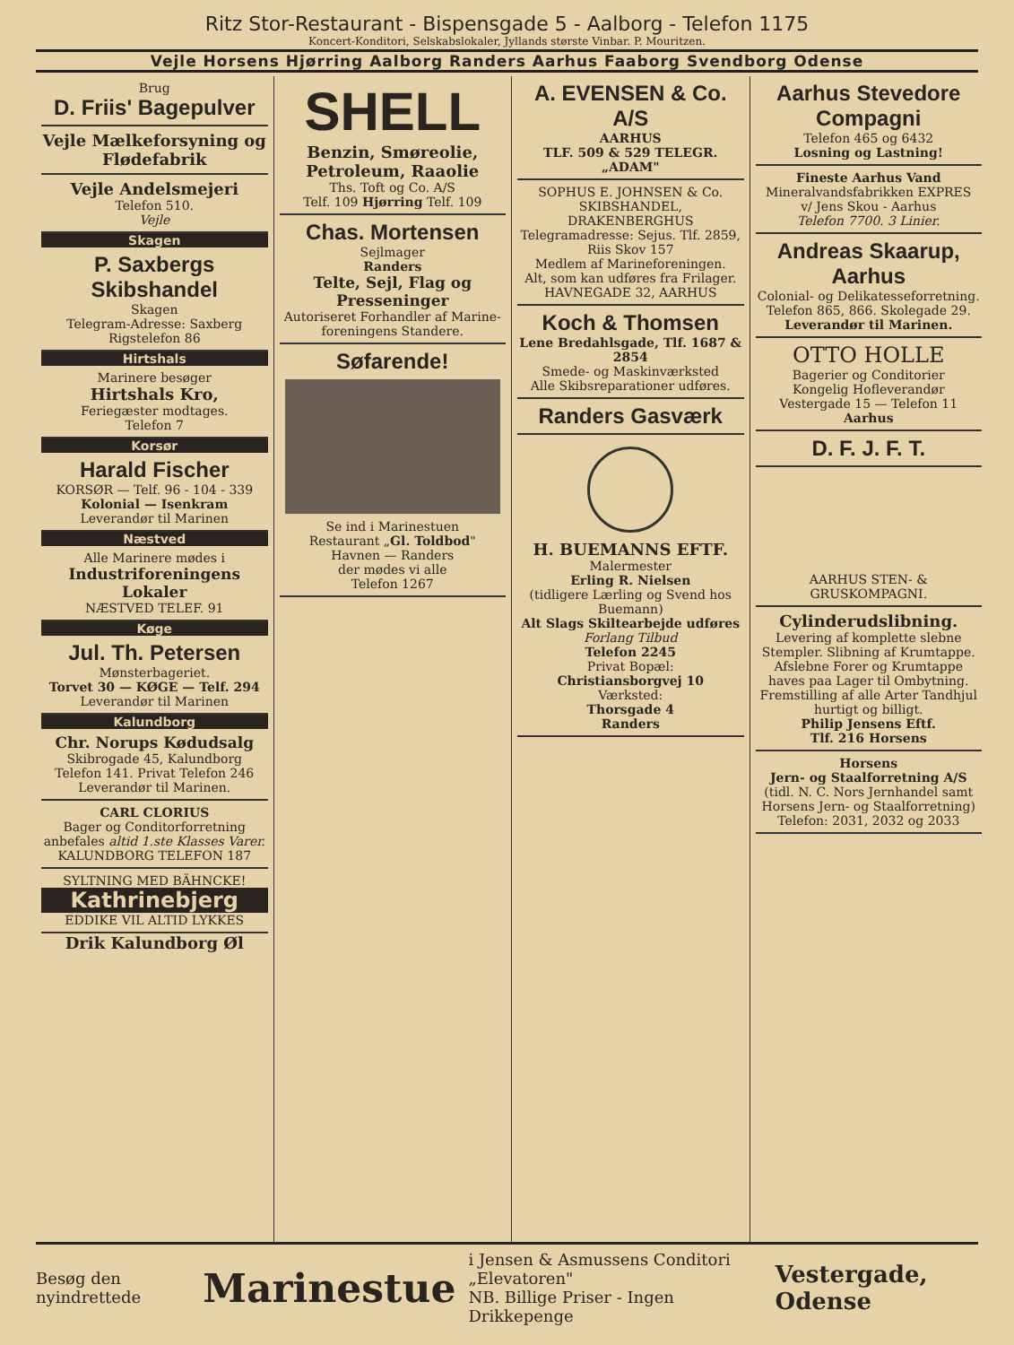Ritz Stor-Restaurant - Bispensgade 5 - Aalborg - Telefon 1175
Koncert-Konditori, Selskabslokaler, Jyllands største Vinbar. P. Mouritzen.
Vejle Horsens Hjørring Aalborg Randers Aarhus Faaborg Svendborg Odense
Brug
D. Friis' Bagepulver
Vejle Mælkeforsyning og Flødefabrik
Vejle Andelsmejeri
Telefon 510.
Vejle
Skagen
P. Saxbergs Skibshandel
Skagen
Telegram-Adresse: Saxberg
Rigstelefon 86
Hirtshals
Marinere besøger
Hirtshals Kro,
Feriegæster modtages.
Telefon 7
Korsør
Harald Fischer
KORSØR — Telf. 96 - 104 - 339
Kolonial — Isenkram
Leverandør til Marinen
Næstved
Alle Marinere mødes i
Industriforeningens Lokaler
NÆSTVED TELEF. 91
Køge
Jul. Th. Petersen
Mønsterbageriet.
Torvet 30 — KØGE — Telf. 294
Leverandør til Marinen
Kalundborg
Chr. Norups Kødudsalg
Skibrogade 45, Kalundborg
Telefon 141. Privat Telefon 246
Leverandør til Marinen.
CARL CLORIUS
Bager og Conditorforretning anbefales altid 1.ste Klasses Varer.
KALUNDBORG TELEFON 187
SYLTNING MED BÄHNCKE!
Kathrinebjerg
EDDIKE VIL ALTID LYKKES
Drik Kalundborg Øl
SHELL
Benzin, Smøreolie, Petroleum, Raaolie
Ths. Toft og Co. A/S
Telf. 109 Hjørring Telf. 109
Chas. Mortensen
Sejlmager
Randers
Telte, Sejl, Flag og Presseninger
Autoriseret Forhandler af Marine-foreningens Standere.
Søfarende!
Se ind i Marinestuen
Restaurant „Gl. Toldbod"
Havnen — Randers
der mødes vi alle
Telefon 1267
A. EVENSEN & Co. A/S
AARHUS
TLF. 509 & 529 TELEGR. „ADAM"
SOPHUS E. JOHNSEN & Co.
SKIBSHANDEL, DRAKENBERGHUS
Telegramadresse: Sejus. Tlf. 2859, Riis Skov 157
Medlem af Marineforeningen.
Alt, som kan udføres fra Frilager.
HAVNEGADE 32, AARHUS
Koch & Thomsen
Lene Bredahlsgade, Tlf. 1687 & 2854
Smede- og Maskinværksted
Alle Skibsreparationer udføres.
Randers Gasværk
H. BUEMANNS EFTF.
Malermester
Erling R. Nielsen
(tidligere Lærling og Svend hos Buemann)
Alt Slags Skiltearbejde udføres
Forlang Tilbud
Telefon 2245
Privat Bopæl:
Christiansborgvej 10
Værksted:
Thorsgade 4
Randers
Aarhus Stevedore Compagni
Telefon 465 og 6432
Losning og Lastning!
Fineste Aarhus Vand
Mineralvandsfabrikken EXPRES
v/ Jens Skou - Aarhus
Telefon 7700. 3 Linier.
Andreas Skaarup, Aarhus
Colonial- og Delikatesseforretning.
Telefon 865, 866. Skolegade 29.
Leverandør til Marinen.
OTTO HOLLE
Bagerier og Conditorier
Kongelig Hofleverandør
Vestergade 15 — Telefon 11
Aarhus
D. F. J. F. T.
AARHUS STEN- & GRUSKOMPAGNI.
Cylinderudslibning.
Levering af komplette slebne Stempler. Slibning af Krumtappe. Afslebne Forer og Krumtappe haves paa Lager til Ombytning. Fremstilling af alle Arter Tandhjul hurtigt og billigt.
Philip Jensens Eftf.
Tlf. 216 Horsens
Horsens
Jern- og Staalforretning A/S
(tidl. N. C. Nors Jernhandel samt Horsens Jern- og Staalforretning)
Telefon: 2031, 2032 og 2033
Besøg den nyindrettede Marinestue i Jensen & Asmussens Conditori „Elevatoren"
NB. Billige Priser - Ingen Drikkepenge Vestergade, Odense